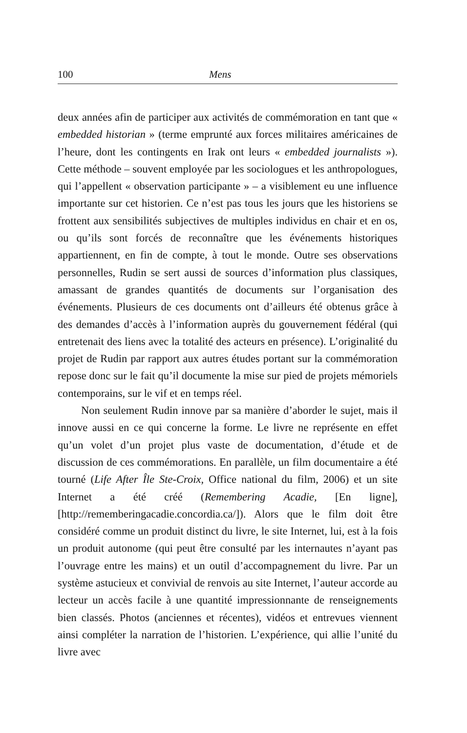100 Mens
deux années afin de participer aux activités de commémoration en tant que « embedded historian » (terme emprunté aux forces militaires américaines de l’heure, dont les contingents en Irak ont leurs « embedded journalists »). Cette méthode – souvent employée par les sociologues et les anthropologues, qui l’appellent « observation participante » – a visiblement eu une influence importante sur cet historien. Ce n’est pas tous les jours que les historiens se frottent aux sensibilités subjectives de multiples individus en chair et en os, ou qu’ils sont forcés de reconnaître que les événements historiques appartiennent, en fin de compte, à tout le monde. Outre ses observations personnelles, Rudin se sert aussi de sources d’information plus classiques, amassant de grandes quantités de documents sur l’organisation des événements. Plusieurs de ces documents ont d’ailleurs été obtenus grâce à des demandes d’accès à l’information auprès du gouvernement fédéral (qui entretenait des liens avec la totalité des acteurs en présence). L’originalité du projet de Rudin par rapport aux autres études portant sur la commémoration repose donc sur le fait qu’il documente la mise sur pied de projets mémoriels contemporains, sur le vif et en temps réel.
Non seulement Rudin innove par sa manière d’aborder le sujet, mais il innove aussi en ce qui concerne la forme. Le livre ne représente en effet qu’un volet d’un projet plus vaste de documentation, d’étude et de discussion de ces commémorations. En parallèle, un film documentaire a été tourné (Life After Île Ste-Croix, Office national du film, 2006) et un site Internet a été créé (Remembering Acadie, [En ligne], [http://rememberingacadie.concordia.ca/]). Alors que le film doit être considéré comme un produit distinct du livre, le site Internet, lui, est à la fois un produit autonome (qui peut être consulté par les internautes n’ayant pas l’ouvrage entre les mains) et un outil d’accompagnement du livre. Par un système astucieux et convivial de renvois au site Internet, l’auteur accorde au lecteur un accès facile à une quantité impressionnante de renseignements bien classés. Photos (anciennes et récentes), vidéos et entrevues viennent ainsi compléter la narration de l’historien. L’expérience, qui allie l’unité du livre avec